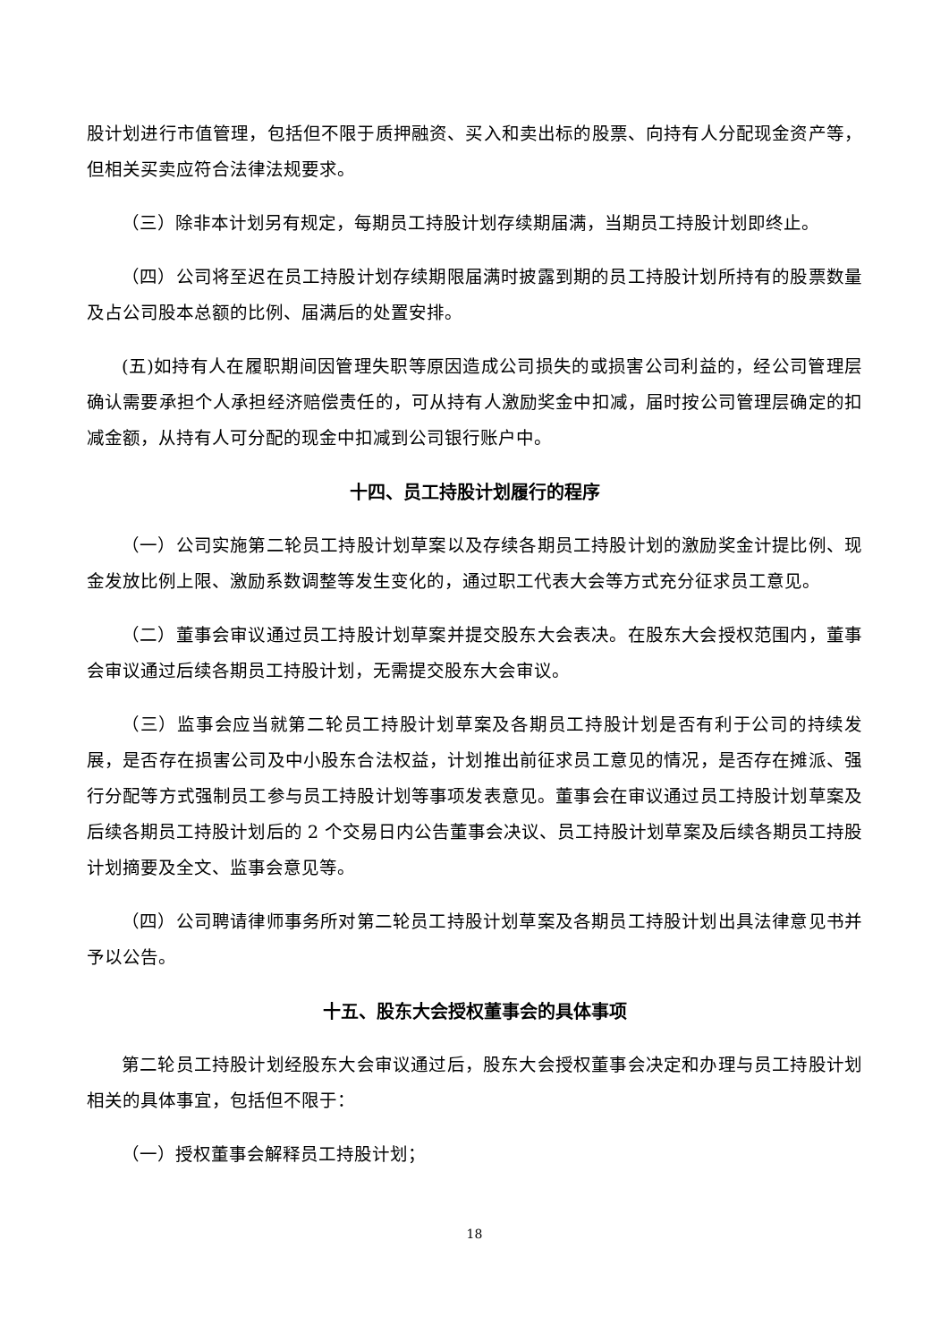股计划进行市值管理，包括但不限于质押融资、买入和卖出标的股票、向持有人分配现金资产等，但相关买卖应符合法律法规要求。
（三）除非本计划另有规定，每期员工持股计划存续期届满，当期员工持股计划即终止。
（四）公司将至迟在员工持股计划存续期限届满时披露到期的员工持股计划所持有的股票数量及占公司股本总额的比例、届满后的处置安排。
(五)如持有人在履职期间因管理失职等原因造成公司损失的或损害公司利益的，经公司管理层确认需要承担个人承担经济赔偿责任的，可从持有人激励奖金中扣减，届时按公司管理层确定的扣减金额，从持有人可分配的现金中扣减到公司银行账户中。
十四、员工持股计划履行的程序
（一）公司实施第二轮员工持股计划草案以及存续各期员工持股计划的激励奖金计提比例、现金发放比例上限、激励系数调整等发生变化的，通过职工代表大会等方式充分征求员工意见。
（二）董事会审议通过员工持股计划草案并提交股东大会表决。在股东大会授权范围内，董事会审议通过后续各期员工持股计划，无需提交股东大会审议。
（三）监事会应当就第二轮员工持股计划草案及各期员工持股计划是否有利于公司的持续发展，是否存在损害公司及中小股东合法权益，计划推出前征求员工意见的情况，是否存在摊派、强行分配等方式强制员工参与员工持股计划等事项发表意见。董事会在审议通过员工持股计划草案及后续各期员工持股计划后的 2 个交易日内公告董事会决议、员工持股计划草案及后续各期员工持股计划摘要及全文、监事会意见等。
（四）公司聘请律师事务所对第二轮员工持股计划草案及各期员工持股计划出具法律意见书并予以公告。
十五、股东大会授权董事会的具体事项
第二轮员工持股计划经股东大会审议通过后，股东大会授权董事会决定和办理与员工持股计划相关的具体事宜，包括但不限于：
（一）授权董事会解释员工持股计划；
18